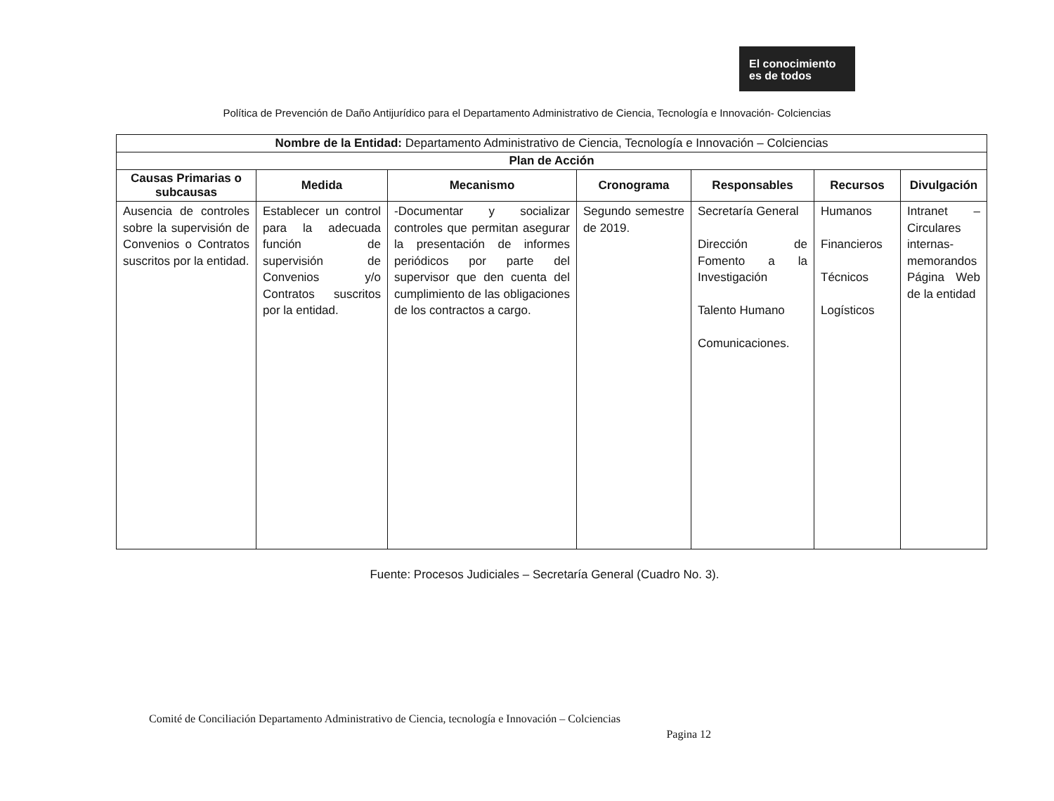El conocimiento
es de todos
Política de Prevención de Daño Antijurídico para el Departamento Administrativo de Ciencia, Tecnología e Innovación- Colciencias
| Nombre de la Entidad: Departamento Administrativo de Ciencia, Tecnología e Innovación – Colciencias | | | | | | |
| Plan de Acción | | | | | | |
| Causas Primarias o subcausas | Medida | Mecanismo | Cronograma | Responsables | Recursos | Divulgación |
| Ausencia de controles sobre la supervisión de Convenios o Contratos suscritos por la entidad. | Establecer un control para la adecuada función de supervisión de Convenios y/o Contratos suscritos por la entidad. | -Documentar y socializar controles que permitan asegurar la presentación de informes periódicos por parte del supervisor que den cuenta del cumplimiento de las obligaciones de los contractos a cargo. | Segundo semestre de 2019. | Secretaría General Dirección de Fomento a la Investigación Talento Humano Comunicaciones. | Humanos Financieros Técnicos Logísticos | Intranet – Circulares internas-memorandos Página Web de la entidad |
Fuente: Procesos Judiciales – Secretaría General (Cuadro No. 3).
Comité de Conciliación Departamento Administrativo de Ciencia, tecnología e Innovación – Colciencias
Pagina 12